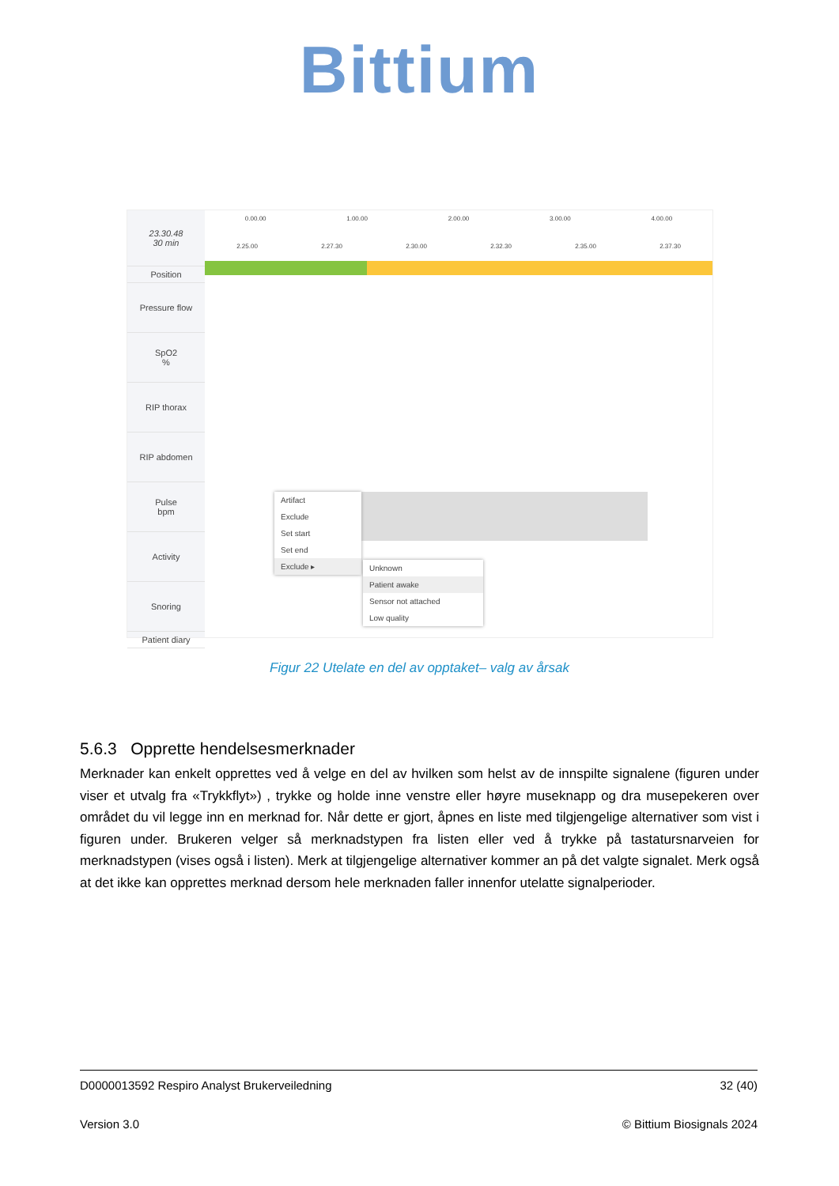Bittium
23.30.48
30 min
Position
Pressure flow
SpO2
%
RIP thorax
RIP abdomen
Pulse
bpm
Activity
Snoring
Patient diary
0.00.00 1.00.00 2.00.00 3.00.00 4.00.00
2.25.00 2.27.30 2.30.00 2.32.30 2.35.00 2.37.30
Artifact
Exclude
Set start
Set end
Exclude ▸
Unknown
Patient awake
Sensor not attached
Low quality
Figur 22 Utelate en del av opptaket– valg av årsak
5.6.3 Opprette hendelsesmerknader
Merknader kan enkelt opprettes ved å velge en del av hvilken som helst av de innspilte signalene (figuren under viser et utvalg fra «Trykkflyt») , trykke og holde inne venstre eller høyre museknapp og dra musepekeren over området du vil legge inn en merknad for. Når dette er gjort, åpnes en liste med tilgjengelige alternativer som vist i figuren under. Brukeren velger så merknadstypen fra listen eller ved å trykke på tastatursnarveien for merknadstypen (vises også i listen). Merk at tilgjengelige alternativer kommer an på det valgte signalet. Merk også at det ikke kan opprettes merknad dersom hele merknaden faller innenfor utelatte signalperioder.
D0000013592 Respiro Analyst Brukerveiledning 32 (40)
Version 3.0 © Bittium Biosignals 2024